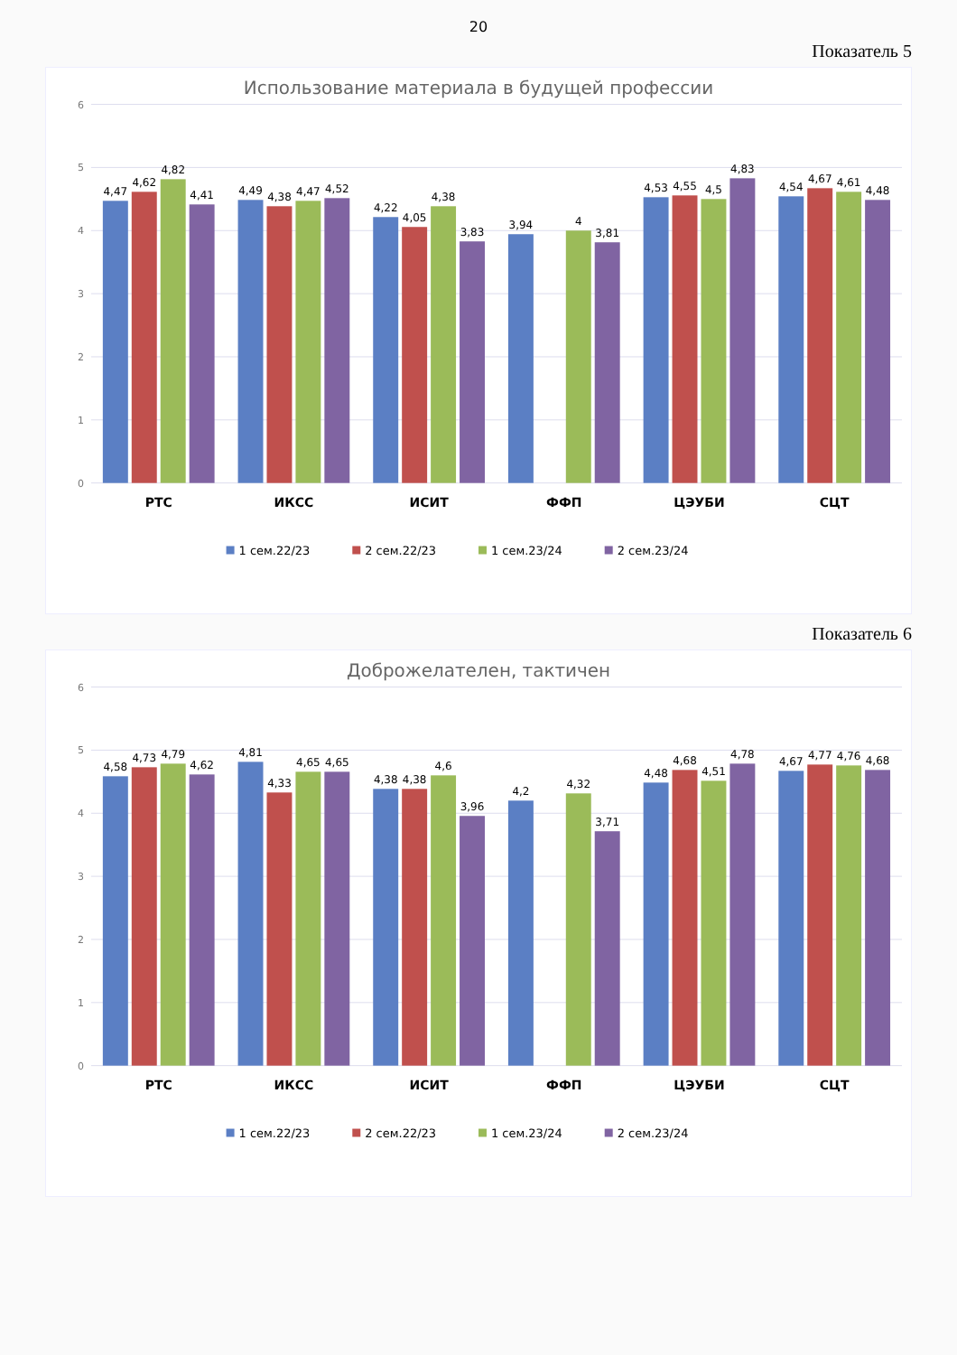20
Показатель 5
Использование материала в будущей профессии
0
1
2
3
4
5
6
4,47
4,62
4,82
4,41
4,49
4,38
4,47
4,52
4,22
4,05
4,38
3,83
3,94
4
3,81
4,53
4,55
4,5
4,83
4,54
4,67
4,61
4,48
РТС
ИКСС
ИСИТ
ФФП
ЦЭУБИ
СЦТ
1 сем.22/23
2 сем.22/23
1 сем.23/24
2 сем.23/24
Показатель 6
Доброжелателен, тактичен
0
1
2
3
4
5
6
4,58
4,73
4,79
4,62
4,81
4,33
4,65
4,65
4,38
4,38
4,6
3,96
4,2
4,32
3,71
4,48
4,68
4,51
4,78
4,67
4,77
4,76
4,68
РТС
ИКСС
ИСИТ
ФФП
ЦЭУБИ
СЦТ
1 сем.22/23
2 сем.22/23
1 сем.23/24
2 сем.23/24